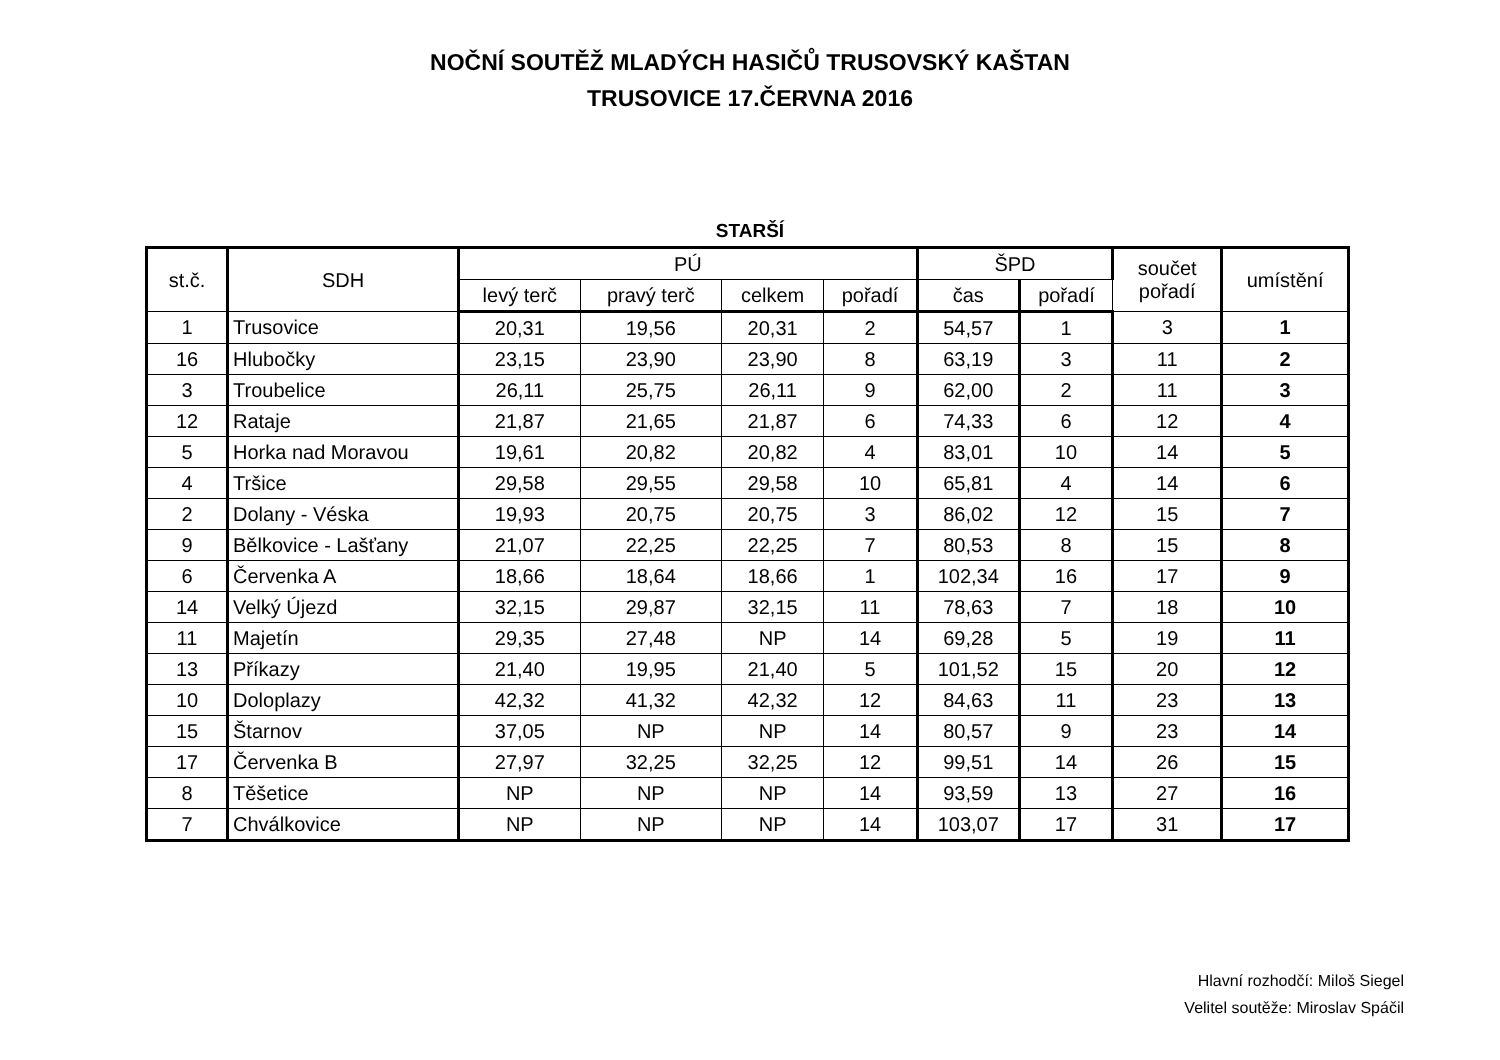NOČNÍ SOUTĚŽ MLADÝCH HASIČŮ TRUSOVSKÝ KAŠTAN
TRUSOVICE 17.ČERVNA 2016
STARŠÍ
| st.č. | SDH | PÚ | | | | ŠPD | | součet pořadí | umístění |
| --- | --- | --- | --- | --- | --- | --- | --- | --- | --- |
| | | levý terč | pravý terč | celkem | pořadí | čas | pořadí | | |
| 1 | Trusovice | 20,31 | 19,56 | 20,31 | 2 | 54,57 | 1 | 3 | 1 |
| 16 | Hlubočky | 23,15 | 23,90 | 23,90 | 8 | 63,19 | 3 | 11 | 2 |
| 3 | Troubelice | 26,11 | 25,75 | 26,11 | 9 | 62,00 | 2 | 11 | 3 |
| 12 | Rataje | 21,87 | 21,65 | 21,87 | 6 | 74,33 | 6 | 12 | 4 |
| 5 | Horka nad Moravou | 19,61 | 20,82 | 20,82 | 4 | 83,01 | 10 | 14 | 5 |
| 4 | Tršice | 29,58 | 29,55 | 29,58 | 10 | 65,81 | 4 | 14 | 6 |
| 2 | Dolany - Véska | 19,93 | 20,75 | 20,75 | 3 | 86,02 | 12 | 15 | 7 |
| 9 | Bělkovice - Lašťany | 21,07 | 22,25 | 22,25 | 7 | 80,53 | 8 | 15 | 8 |
| 6 | Červenka A | 18,66 | 18,64 | 18,66 | 1 | 102,34 | 16 | 17 | 9 |
| 14 | Velký Újezd | 32,15 | 29,87 | 32,15 | 11 | 78,63 | 7 | 18 | 10 |
| 11 | Majetín | 29,35 | 27,48 | NP | 14 | 69,28 | 5 | 19 | 11 |
| 13 | Příkazy | 21,40 | 19,95 | 21,40 | 5 | 101,52 | 15 | 20 | 12 |
| 10 | Doloplazy | 42,32 | 41,32 | 42,32 | 12 | 84,63 | 11 | 23 | 13 |
| 15 | Štarnov | 37,05 | NP | NP | 14 | 80,57 | 9 | 23 | 14 |
| 17 | Červenka B | 27,97 | 32,25 | 32,25 | 12 | 99,51 | 14 | 26 | 15 |
| 8 | Těšetice | NP | NP | NP | 14 | 93,59 | 13 | 27 | 16 |
| 7 | Chválkovice | NP | NP | NP | 14 | 103,07 | 17 | 31 | 17 |
Hlavní rozhodčí: Miloš Siegel
Velitel soutěže: Miroslav Spáčil